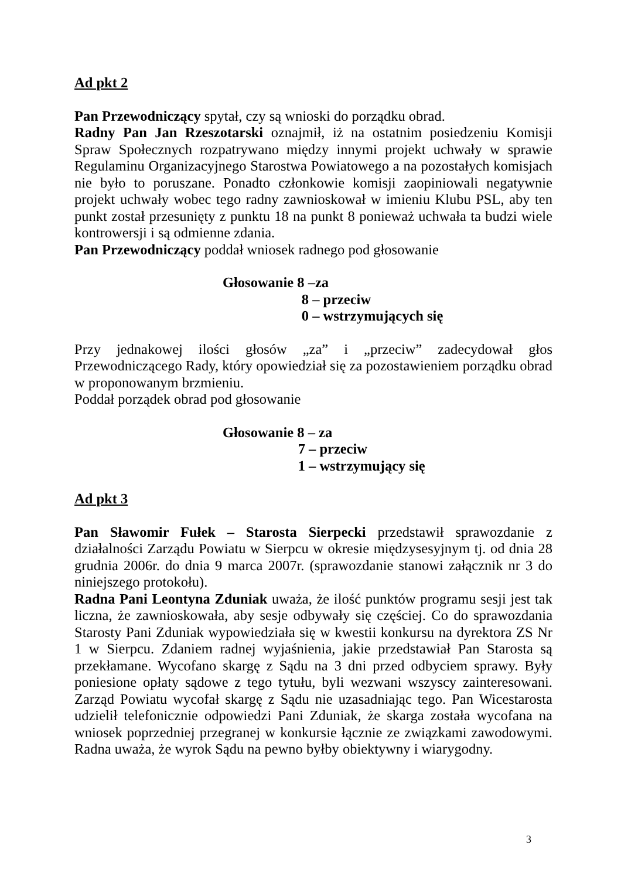Ad pkt 2
Pan Przewodniczący spytał, czy są wnioski do porządku obrad.
Radny Pan Jan Rzeszotarski oznajmił, iż na ostatnim posiedzeniu Komisji Spraw Społecznych rozpatrywano między innymi projekt uchwały w sprawie Regulaminu Organizacyjnego Starostwa Powiatowego a na pozostałych komisjach nie było to poruszane. Ponadto członkowie komisji zaopiniowali negatywnie projekt uchwały wobec tego radny zawnioskował w imieniu Klubu PSL, aby ten punkt został przesunięty z punktu 18 na punkt 8 ponieważ uchwała ta budzi wiele kontrowersji i są odmienne zdania.
Pan Przewodniczący poddał wniosek radnego pod głosowanie
Głosowanie 8 –za
8 – przeciw
0 – wstrzymujących się
Przy jednakowej ilości głosów „za” i „przeciw” zadecydował głos Przewodniczącego Rady, który opowiedział się za pozostawieniem porządku obrad w proponowanym brzmieniu.
Poddał porządek obrad pod głosowanie
Głosowanie 8 – za
7 – przeciw
1 – wstrzymujący się
Ad pkt 3
Pan Sławomir Fułek – Starosta Sierpecki przedstawił sprawozdanie z działalności Zarządu Powiatu w Sierpcu w okresie międzysesyjnym tj. od dnia 28 grudnia 2006r. do dnia 9 marca 2007r. (sprawozdanie stanowi załącznik nr 3 do niniejszego protokołu).
Radna Pani Leontyna Zduniak uważa, że ilość punktów programu sesji jest tak liczna, że zawnioskowała, aby sesje odbywały się częściej. Co do sprawozdania Starosty Pani Zduniak wypowiedziała się w kwestii konkursu na dyrektora ZS Nr 1 w Sierpcu. Zdaniem radnej wyjaśnienia, jakie przedstawiał Pan Starosta są przekłamane. Wycofano skargę z Sądu na 3 dni przed odbyciem sprawy. Były poniesione opłaty sądowe z tego tytułu, byli wezwani wszyscy zainteresowani. Zarząd Powiatu wycofał skargę z Sądu nie uzasadniając tego. Pan Wicestarosta udzielił telefonicznie odpowiedzi Pani Zduniak, że skarga została wycofana na wniosek poprzedniej przegranej w konkursie łącznie ze związkami zawodowymi. Radna uważa, że wyrok Sądu na pewno byłby obiektywny i wiarygodny.
3